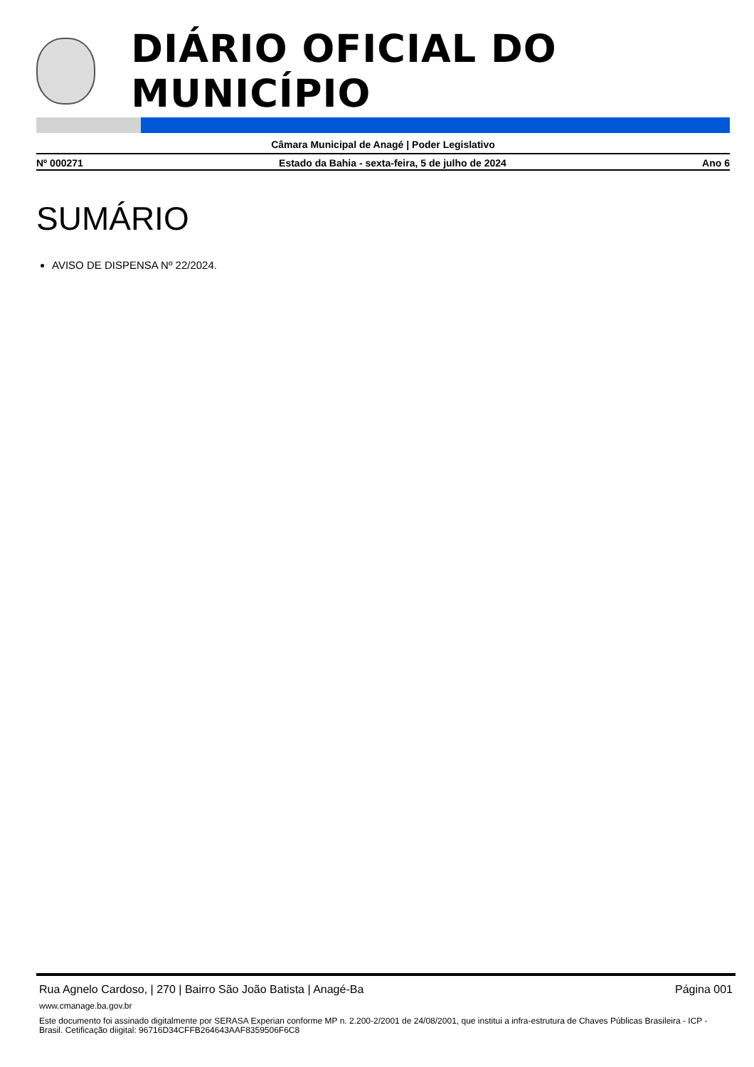DIÁRIO OFICIAL DO MUNICÍPIO
Câmara Municipal de Anagé | Poder Legislativo
Nº 000271 Estado da Bahia - sexta-feira, 5 de julho de 2024 Ano 6
SUMÁRIO
AVISO DE DISPENSA Nº 22/2024.
Rua Agnelo Cardoso, | 270 | Bairro São João Batista | Anagé-Ba Página 001
www.cmanage.ba.gov.br
Este documento foi assinado digitalmente por SERASA Experian conforme MP n. 2.200-2/2001 de 24/08/2001, que institui a infra-estrutura de Chaves Públicas Brasileira - ICP - Brasil. Cetificação diigital: 96716D34CFFB264643AAF8359506F6C8